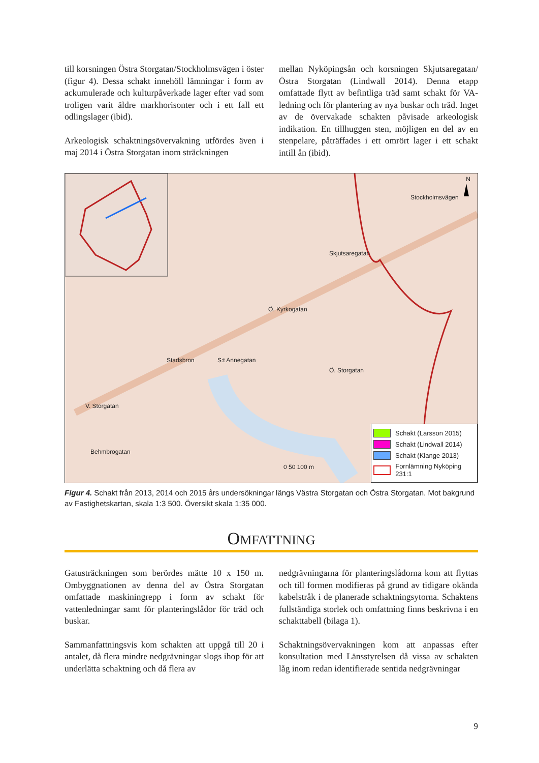till korsningen Östra Storgatan/Stockholmsvägen i öster (figur 4). Dessa schakt innehöll lämningar i form av ackumulerade och kulturpåverkade lager efter vad som troligen varit äldre markhorisonter och i ett fall ett odlingslager (ibid).
Arkeologisk schaktningsövervakning utfördes även i maj 2014 i Östra Storgatan inom sträckningen
mellan Nyköpingsån och korsningen Skjutsaregatan/Östra Storgatan (Lindwall 2014). Denna etapp omfattade flytt av befintliga träd samt schakt för VA-ledning och för plantering av nya buskar och träd. Inget av de övervakade schakten påvisade arkeologisk indikation. En tillhuggen sten, möjligen en del av en stenpelare, påträffades i ett omrört lager i ett schakt intill ån (ibid).
N
Ö. Kyrkogatan
S:t Annegatan
Ö. Storgatan
Stadsbron
V. Storgatan
Skjutsaregatan
Stockholmsvägen
Behmbrogatan
0 50 100 m
Schakt (Larsson 2015)
Schakt (Lindwall 2014)
Schakt (Klange 2013)
Fornlämning Nyköping 231:1
Figur 4. Schakt från 2013, 2014 och 2015 års undersökningar längs Västra Storgatan och Östra Storgatan. Mot bakgrund av Fastighetskartan, skala 1:3 500. Översikt skala 1:35 000.
OMFATTNING
Gatusträckningen som berördes mätte 10 x 150 m. Ombyggnationen av denna del av Östra Storgatan omfattade maskiningrepp i form av schakt för vattenledningar samt för planteringslådor för träd och buskar.
Sammanfattningsvis kom schakten att uppgå till 20 i antalet, då flera mindre nedgrävningar slogs ihop för att underlätta schaktning och då flera av
nedgrävningarna för planteringslådorna kom att flyttas och till formen modifieras på grund av tidigare okända kabelstråk i de planerade schaktningsytorna. Schaktens fullständiga storlek och omfattning finns beskrivna i en schakttabell (bilaga 1).
Schaktningsövervakningen kom att anpassas efter konsultation med Länsstyrelsen då vissa av schakten låg inom redan identifierade sentida nedgrävningar
9